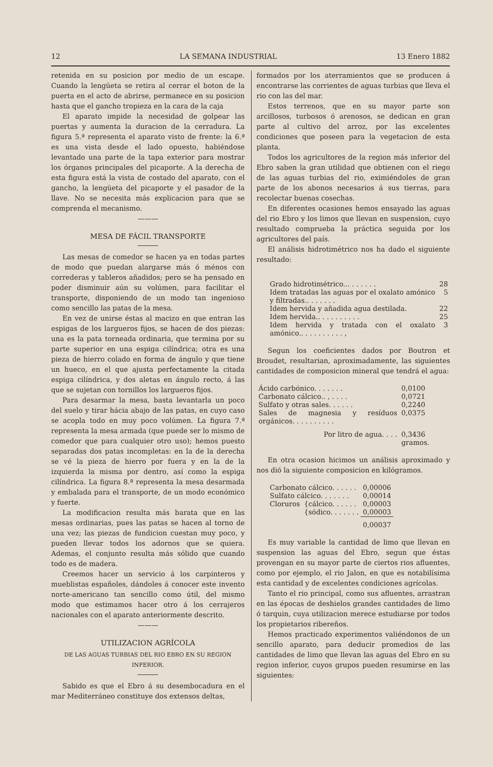12 LA SEMANA INDUSTRIAL 13 Enero 1882
retenida en su posicion por medio de un escape. Cuando la lengüeta se retira al cerrar el boton de la puerta en el acto de abrirse, permanece en su posicion hasta que el gancho tropieza en la cara de la caja
El aparato impide la necesidad de golpear las puertas y aumenta la duracion de la cerradura. La figura 5.ª representa el aparato visto de frente: la 6.ª es una vista desde el lado opuesto, habiéndose levantado una parte de la tapa exterior para mostrar los órganos principales del picaporte. A la derecha de esta figura está la vista de costado del aparato, con el gancho, la lengüeta del picaporte y el pasador de la llave. No se necesita más explicacion para que se comprenda el mecanismo.
———
MESA DE FÁCIL TRANSPORTE
Las mesas de comedor se hacen ya en todas partes de modo que puedan alargarse más ó ménos con correderas y tableros añadidos; pero se ha pensado en poder disminuir aún su volúmen, para facilitar el transporte, disponiendo de un modo tan ingenioso como sencillo las patas de la mesa.
En vez de unirse éstas al macizo en que entran las espigas de los largueros fijos, se hacen de dos piezas: una es la pata torneada ordinaria, que termina por su parte superior en una espiga cilíndrica; otra es una pieza de hierro colado en forma de ángulo y que tiene un hueco, en el que ajusta perfectamente la citada espiga cilíndrica, y dos aletas en ángulo recto, á las que se sujetan con tornillos los largueros fijos.
Para desarmar la mesa, basta levantarla un poco del suelo y tirar hácia abajo de las patas, en cuyo caso se acopla todo en muy poco volúmen. La figura 7.ª representa la mesa armada (que puede ser lo mismo de comedor que para cualquier otro uso); hemos puesto separadas dos patas incompletas: en la de la derecha se vé la pieza de hierro por fuera y en la de la izquierda la misma por dentro, así como la espiga cilíndrica. La figura 8.ª representa la mesa desarmada y embalada para el transporte, de un modo económico y fuerte.
La modificacion resulta más barata que en las mesas ordinarias, pues las patas se hacen al torno de una vez; las piezas de fundicion cuestan muy poco, y pueden llevar todos los adornos que se quiera. Ademas, el conjunto resulta más sólido que cuando todo es de madera.
Creemos hacer un servicio á los carpinteros y mueblistas españoles, dándoles á conocer este invento norte-americano tan sencillo como útil, del mismo modo que estimamos hacer otro á los cerrajeros nacionales con el aparato anteriormente descrito.
———
UTILIZACION AGRÍCOLA
DE LAS AGUAS TURBIAS DEL RIO EBRO EN SU REGION INFERIOR.
Sabido es que el Ebro á su desembocadura en el mar Mediterráneo constituye dos extensos deltas,
formados por los aterramientos que se producen á encontrarse las corrientes de aguas turbias que lleva el rio con las del mar.
Estos terrenos, que en su mayor parte son arcillosos, turbosos ó arenosos, se dedican en gran parte al cultivo del arroz, por las excelentes condiciones que poseen para la vegetacion de esta planta.
Todos los agricultores de la region más inferior del Ebro saben la gran utilidad que obtienen con el riego de las aguas turbias del rio, eximiéndoles de gran parte de los abonos necesarios á sus tierras, para recolectar buenas cosechas.
En diferentes ocasiones hemos ensayado las aguas del rio Ebro y los limos que llevan en suspension, cuyo resultado comprueba la práctica seguida por los agricultores del país.
El análisis hidrotimétrico nos ha dado el siguiente resultado:
| Grado hidrotimétrico... . . . . . . | 28 |
| Idem tratadas las aguas por el oxalato amónico y filtradas.. . . . . . . | 5 |
| Idem hervida y añadida agua destilada. | 22 |
| Idem hervida.. . . . . . . . . . | 25 |
| Idem hervida y tratada con el oxalato amónico.. . . . . . . . . . , | 3 |
Segun los coeficientes dados por Boutron et Broudet, resultarian, aproximadamente, las siguientes cantidades de composicion mineral que tendrá el agua:
| Ácido carbónico. . . . . . . | 0,0100 |
| Carbonato cálcico.. , . . . . | 0,0721 |
| Sulfato y otras sales. . . . . . | 0,2240 |
| Sales de magnesia y resíduos orgánicos. . . . . . . . . . | 0,0375 |
| Por litro de agua. . . . | 0,3436 gramos. |
En otra ocasion hicimos un análisis aproximado y nos dió la siguiente composicion en kilógramos.
| Carbonato cálcico. . . . . . | | 0,00006 |
| Sulfato cálcico. . . . . . . | | 0,00014 |
| Cloruros | {cálcico. . . . . . | 0,00003 |
| | {sódico. . . . . . . | 0,00003 |
| | | 0,00037 |
Es muy variable la cantidad de limo que llevan en suspension las aguas del Ebro, segun que éstas provengan en su mayor parte de ciertos rios afluentes, como por ejemplo, el rio Jalon, en que es notabilísima esta cantidad y de excelentes condiciones agrícolas.
Tanto el rio principal, como sus afluentes, arrastran en las épocas de deshielos grandes cantidades de limo ó tarquin, cuya utilizacion merece estudiarse por todos los propietarios ribereños.
Hemos practicado experimentos valiéndonos de un sencillo aparato, para deducir promedios de las cantidades de limo que llevan las aguas del Ebro en su region inferior, cuyos grupos pueden resumirse en las siguientes: